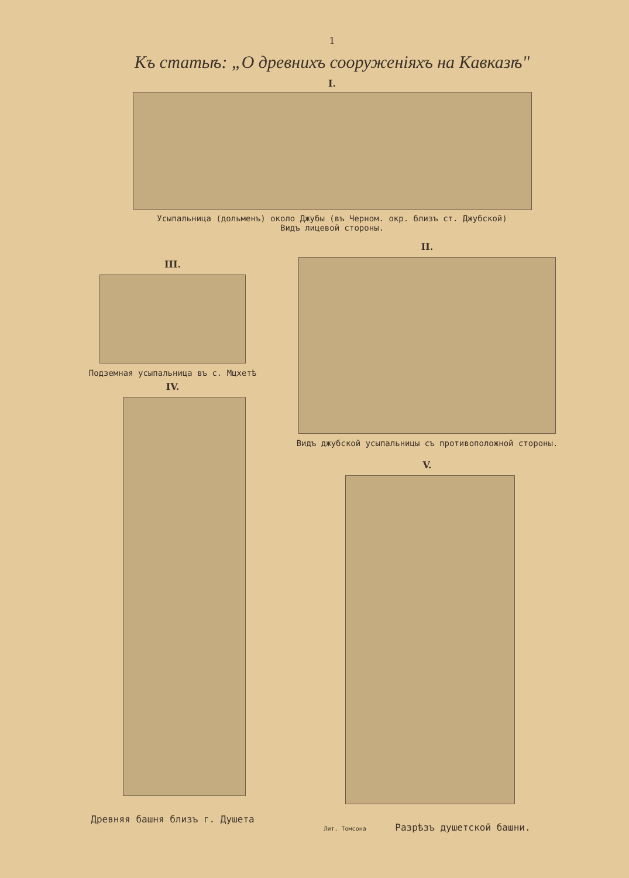1
Къ статьѣ: „О древнихъ сооруженіяхъ на Кавказѣ"
I.
Усыпальница (дольменъ) около Джубы (въ Черном. окр. близъ ст. Джубской)
Видъ лицевой стороны.
III.
Подземная усыпальница въ с. Мцхетѣ
IV.
Древняя башня близъ г. Душета
II.
Видъ джубской усыпальницы съ противоположной стороны.
V.
Лит. Томсона Разрѣзъ душетской башни.